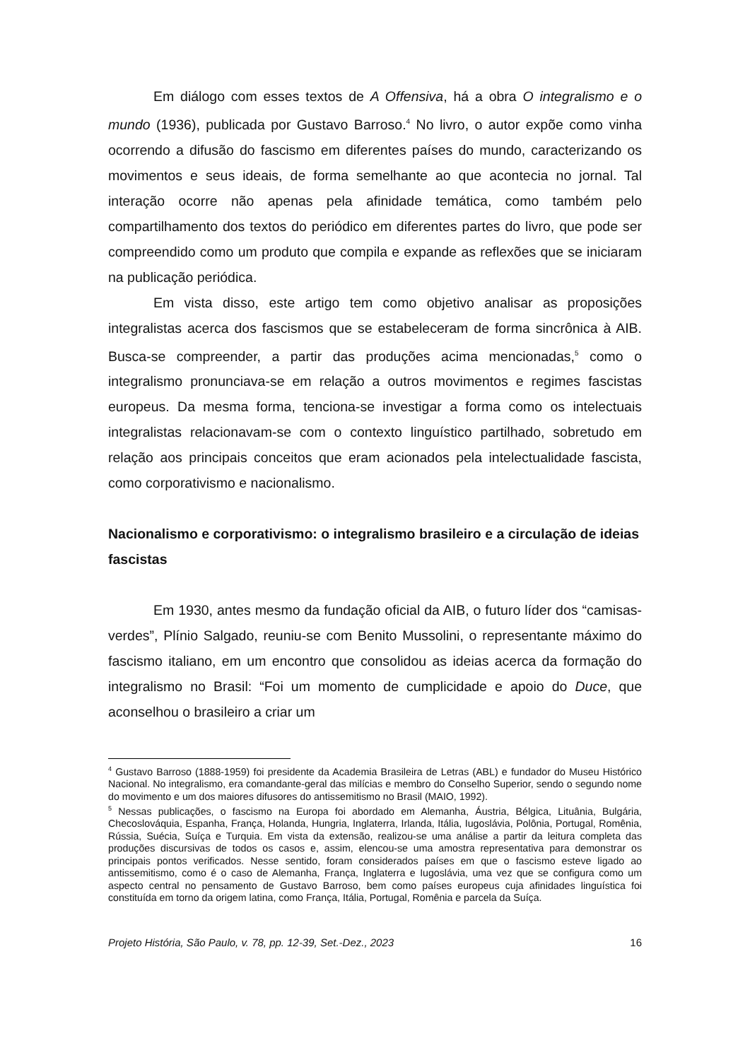Em diálogo com esses textos de A Offensiva, há a obra O integralismo e o mundo (1936), publicada por Gustavo Barroso.<sup>4</sup> No livro, o autor expõe como vinha ocorrendo a difusão do fascismo em diferentes países do mundo, caracterizando os movimentos e seus ideais, de forma semelhante ao que acontecia no jornal. Tal interação ocorre não apenas pela afinidade temática, como também pelo compartilhamento dos textos do periódico em diferentes partes do livro, que pode ser compreendido como um produto que compila e expande as reflexões que se iniciaram na publicação periódica.
Em vista disso, este artigo tem como objetivo analisar as proposições integralistas acerca dos fascismos que se estabeleceram de forma sincrônica à AIB. Busca-se compreender, a partir das produções acima mencionadas,<sup>5</sup> como o integralismo pronunciava-se em relação a outros movimentos e regimes fascistas europeus. Da mesma forma, tenciona-se investigar a forma como os intelectuais integralistas relacionavam-se com o contexto linguístico partilhado, sobretudo em relação aos principais conceitos que eram acionados pela intelectualidade fascista, como corporativismo e nacionalismo.
Nacionalismo e corporativismo: o integralismo brasileiro e a circulação de ideias fascistas
Em 1930, antes mesmo da fundação oficial da AIB, o futuro líder dos “camisas-verdes”, Plínio Salgado, reuniu-se com Benito Mussolini, o representante máximo do fascismo italiano, em um encontro que consolidou as ideias acerca da formação do integralismo no Brasil: “Foi um momento de cumplicidade e apoio do Duce, que aconselhou o brasileiro a criar um
<sup>4</sup> Gustavo Barroso (1888-1959) foi presidente da Academia Brasileira de Letras (ABL) e fundador do Museu Histórico Nacional. No integralismo, era comandante-geral das milícias e membro do Conselho Superior, sendo o segundo nome do movimento e um dos maiores difusores do antissemitismo no Brasil (MAIO, 1992).
<sup>5</sup> Nessas publicações, o fascismo na Europa foi abordado em Alemanha, Áustria, Bélgica, Lituânia, Bulgária, Checoslováquia, Espanha, França, Holanda, Hungria, Inglaterra, Irlanda, Itália, Iugoslávia, Polônia, Portugal, Romênia, Rússia, Suécia, Suíça e Turquia. Em vista da extensão, realizou-se uma análise a partir da leitura completa das produções discursivas de todos os casos e, assim, elencou-se uma amostra representativa para demonstrar os principais pontos verificados. Nesse sentido, foram considerados países em que o fascismo esteve ligado ao antissemitismo, como é o caso de Alemanha, França, Inglaterra e Iugoslávia, uma vez que se configura como um aspecto central no pensamento de Gustavo Barroso, bem como países europeus cuja afinidades linguística foi constituída em torno da origem latina, como França, Itália, Portugal, Romênia e parcela da Suíça.
Projeto História, São Paulo, v. 78, pp. 12-39, Set.-Dez., 2023 16